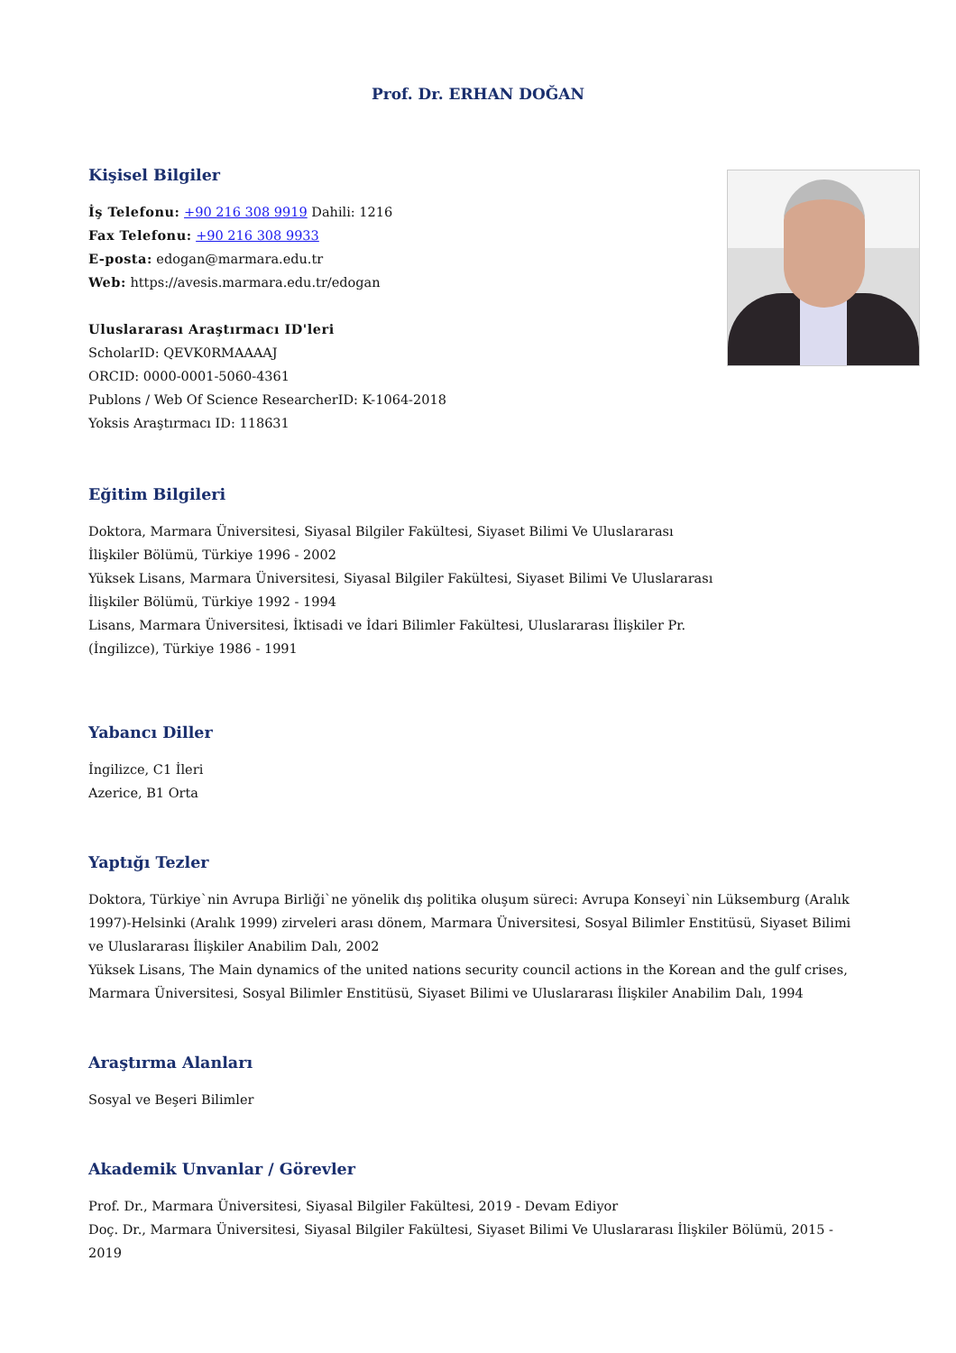Prof. Dr. ERHAN DOĞAN
Kişisel Bilgiler
İş Telefonu: +90 216 308 9919 Dahili: 1216
Fax Telefonu: +90 216 308 9933
E-posta: edogan@marmara.edu.tr
Web: https://avesis.marmara.edu.tr/edogan
Uluslararası Araştırmacı ID'leri
ScholarID: QEVK0RMAAAAJ
ORCID: 0000-0001-5060-4361
Publons / Web Of Science ResearcherID: K-1064-2018
Yoksis Araştırmacı ID: 118631
Eğitim Bilgileri
Doktora, Marmara Üniversitesi, Siyasal Bilgiler Fakültesi, Siyaset Bilimi Ve Uluslararası
İlişkiler Bölümü, Türkiye 1996 - 2002
Yüksek Lisans, Marmara Üniversitesi, Siyasal Bilgiler Fakültesi, Siyaset Bilimi Ve Uluslararası
İlişkiler Bölümü, Türkiye 1992 - 1994
Lisans, Marmara Üniversitesi, İktisadi ve İdari Bilimler Fakültesi, Uluslararası İlişkiler Pr.
(İngilizce), Türkiye 1986 - 1991
Yabancı Diller
İngilizce, C1 İleri
Azerice, B1 Orta
Yaptığı Tezler
Doktora, Türkiye`nin Avrupa Birliği`ne yönelik dış politika oluşum süreci: Avrupa Konseyi`nin Lüksemburg (Aralık 1997)-Helsinki (Aralık 1999) zirveleri arası dönem, Marmara Üniversitesi, Sosyal Bilimler Enstitüsü, Siyaset Bilimi ve Uluslararası İlişkiler Anabilim Dalı, 2002
Yüksek Lisans, The Main dynamics of the united nations security council actions in the Korean and the gulf crises, Marmara Üniversitesi, Sosyal Bilimler Enstitüsü, Siyaset Bilimi ve Uluslararası İlişkiler Anabilim Dalı, 1994
Araştırma Alanları
Sosyal ve Beşeri Bilimler
Akademik Unvanlar / Görevler
Prof. Dr., Marmara Üniversitesi, Siyasal Bilgiler Fakültesi, 2019 - Devam Ediyor
Doç. Dr., Marmara Üniversitesi, Siyasal Bilgiler Fakültesi, Siyaset Bilimi Ve Uluslararası İlişkiler Bölümü, 2015 - 2019